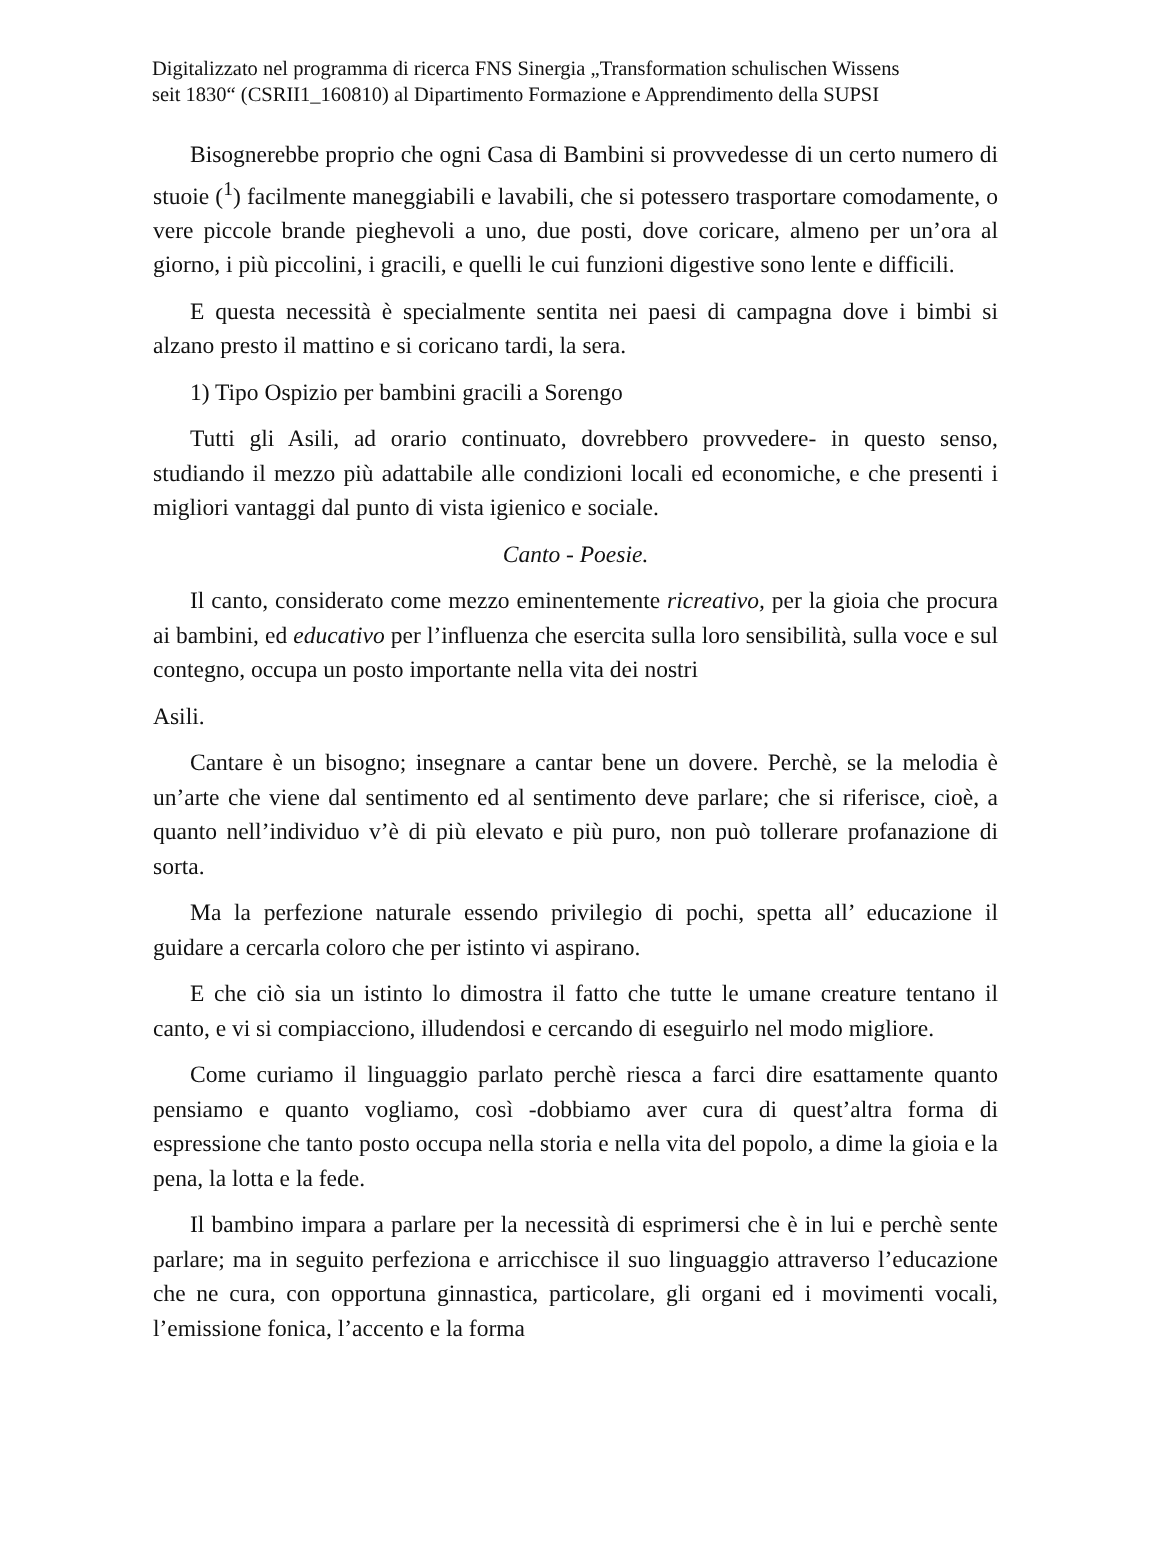Digitalizzato nel programma di ricerca FNS Sinergia „Transformation schulischen Wissens
seit 1830“ (CSRII1_160810) al Dipartimento Formazione e Apprendimento della SUPSI
Bisognerebbe proprio che ogni Casa di Bambini si provvedesse di un certo numero di stuoie (<sup>1</sup>) facilmente maneggiabili e lavabili, che si potessero trasportare comodamente, o vere piccole brande pieghevoli a uno, due posti, dove coricare, almeno per un’ora al giorno, i più piccolini, i gracili, e quelli le cui funzioni digestive sono lente e difficili.
E questa necessità è specialmente sentita nei paesi di campagna dove i bimbi si alzano presto il mattino e si coricano tardi, la sera.
1) Tipo Ospizio per bambini gracili a Sorengo
Tutti gli Asili, ad orario continuato, dovrebbero provvedere- in questo senso, studiando il mezzo più adattabile alle condizioni locali ed economiche, e che presenti i migliori vantaggi dal punto di vista igienico e sociale.
Canto - Poesie.
Il canto, considerato come mezzo eminentemente ricreativo, per la gioia che procura ai bambini, ed educativo per l’influenza che esercita sulla loro sensibilità, sulla voce e sul contegno, occupa un posto importante nella vita dei nostri
Asili.
Cantare è un bisogno; insegnare a cantar bene un dovere. Perchè, se la melodia è un’arte che viene dal sentimento ed al sentimento deve parlare; che si riferisce, cioè, a quanto nell’individuo v’è di più elevato e più puro, non può tollerare profanazione di sorta.
Ma la perfezione naturale essendo privilegio di pochi, spetta all’ educazione il guidare a cercarla coloro che per istinto vi aspirano.
E che ciò sia un istinto lo dimostra il fatto che tutte le umane creature tentano il canto, e vi si compiacciono, illudendosi e cercando di eseguirlo nel modo migliore.
Come curiamo il linguaggio parlato perchè riesca a farci dire esattamente quanto pensiamo e quanto vogliamo, così -dobbiamo aver cura di quest’altra forma di espressione che tanto posto occupa nella storia e nella vita del popolo, a dime la gioia e la pena, la lotta e la fede.
Il bambino impara a parlare per la necessità di esprimersi che è in lui e perchè sente parlare; ma in seguito perfeziona e arricchisce il suo linguaggio attraverso l’educazione che ne cura, con opportuna ginnastica, particolare, gli organi ed i movimenti vocali, l’emissione fonica, l’accento e la forma